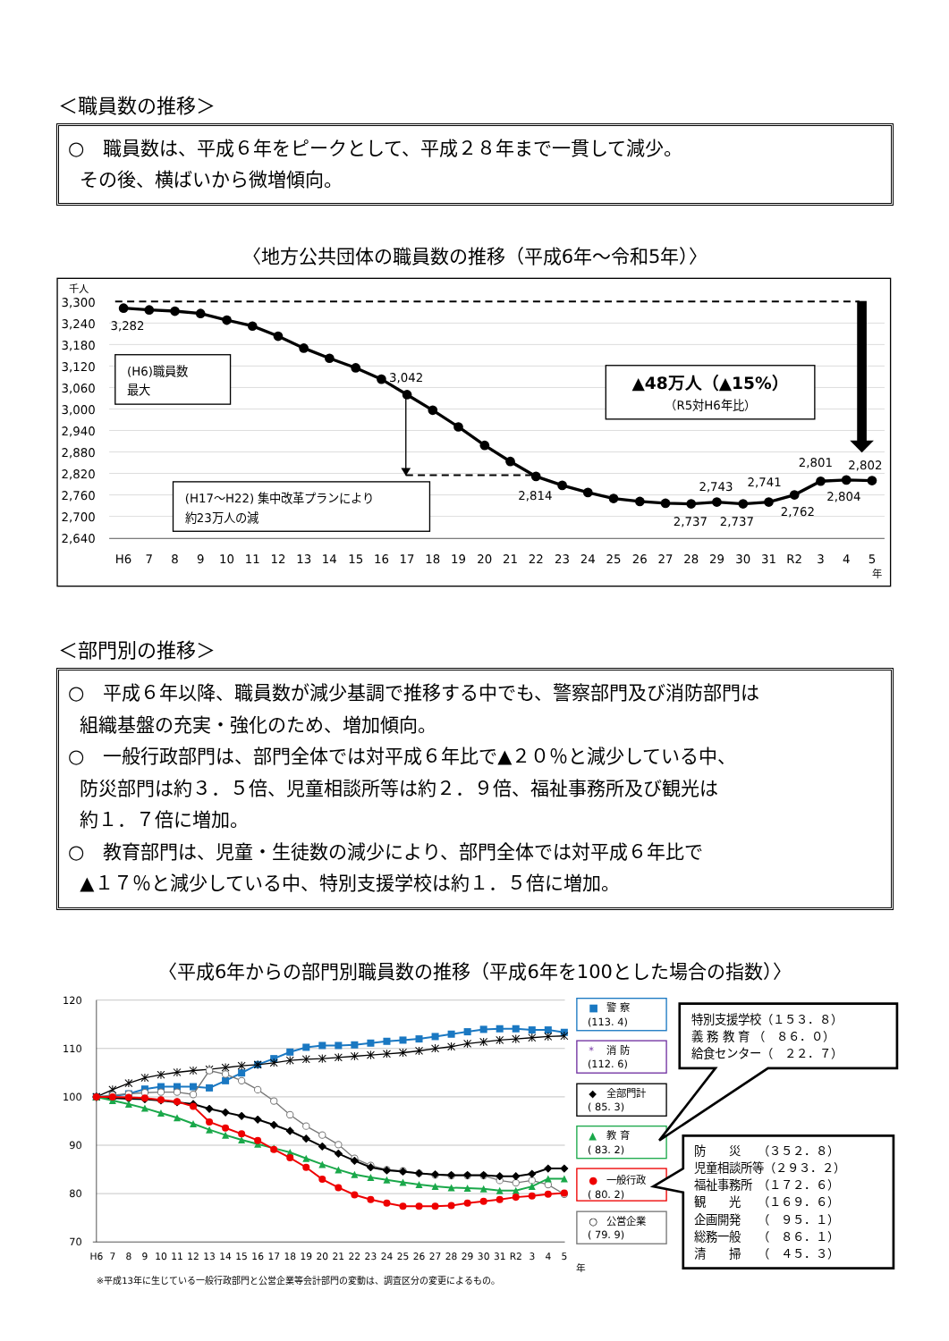＜職員数の推移＞
○　職員数は、平成６年をピークとして、平成２８年まで一貫して減少。
その後、横ばいから微増傾向。
〈地方公共団体の職員数の推移（平成6年～令和5年）〉
千人
3,300
3,240
3,180
3,120
3,060
3,000
2,940
2,880
2,820
2,760
2,700
2,640
3,282
3,042
2,814
2,737
2,743
2,737
2,741
2,762
2,801
2,804
2,802
(H6)職員数
最大
(H17～H22) 集中改革プランにより
約23万人の減
▲48万人（▲15%）
（R5対H6年比）
H6
7
8
9
10
11
12
13
14
15
16
17
18
19
20
21
22
23
24
25
26
27
28
29
30
31
R2
3
4
5
年
＜部門別の推移＞
○　平成６年以降、職員数が減少基調で推移する中でも、警察部門及び消防部門は
組織基盤の充実・強化のため、増加傾向。
○　一般行政部門は、部門全体では対平成６年比で▲２０％と減少している中、
防災部門は約３．５倍、児童相談所等は約２．９倍、福祉事務所及び観光は
約１．７倍に増加。
○　教育部門は、児童・生徒数の減少により、部門全体では対平成６年比で
▲１７％と減少している中、特別支援学校は約１．５倍に増加。
〈平成6年からの部門別職員数の推移（平成6年を100とした場合の指数）〉
120
110
100
90
80
70
H6
7
8
9
10
11
12
13
14
15
16
17
18
19
20
21
22
23
24
25
26
27
28
29
30
31
R2
3
4
5
年
※平成13年に生じている一般行政部門と公営企業等会計部門の変動は、調査区分の変更によるもの。
■
警 察
(113. 4)
*
消 防
(112. 6)
◆
全部門計
( 85. 3)
▲
教 育
( 83. 2)
●
一般行政
( 80. 2)
○
公営企業
( 79. 9)
特別支援学校（１５３．８）
義 務 教 育 （　８６．０）
給食センター（　２２．７）
防　　災　　（３５２．８）
児童相談所等（２９３．２）
福祉事務所　（１７２．６）
観　　光　　（１６９．６）
企画開発　　（　９５．１）
総務一般　　（　８６．１）
清　　掃　　（　４５．３）